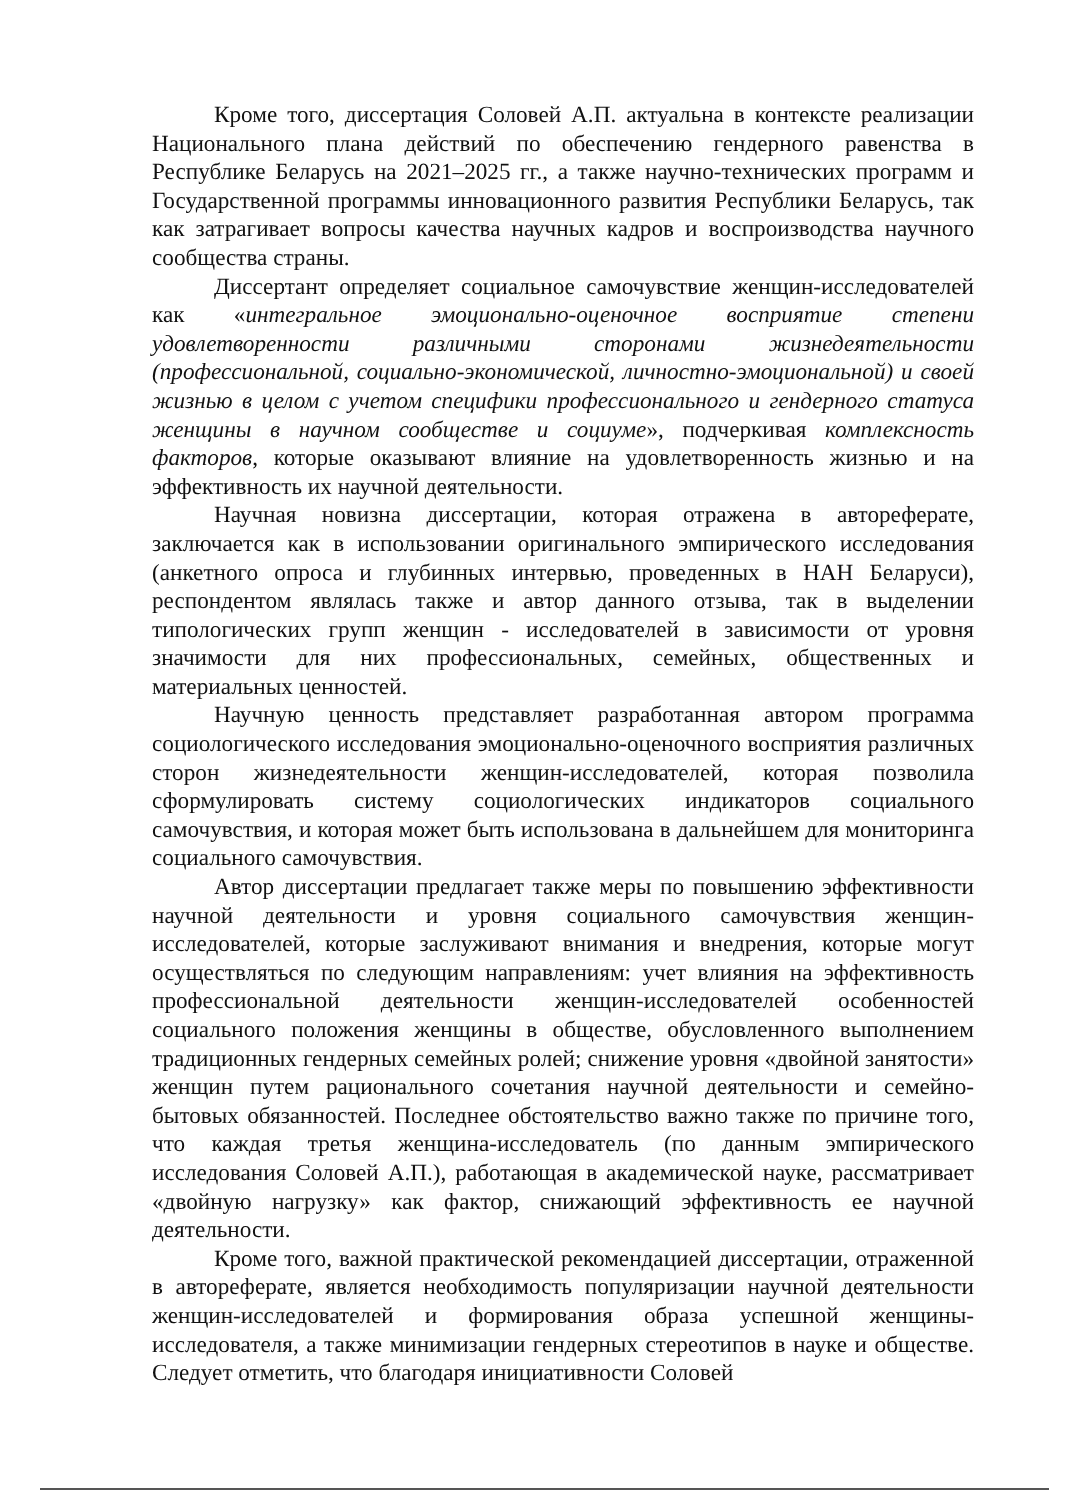Кроме того, диссертация Соловей А.П. актуальна в контексте реализации Национального плана действий по обеспечению гендерного равенства в Республике Беларусь на 2021–2025 гг., а также научно-технических программ и Государственной программы инновационного развития Республики Беларусь, так как затрагивает вопросы качества научных кадров и воспроизводства научного сообщества страны.
Диссертант определяет социальное самочувствие женщин-исследователей как «интегральное эмоционально-оценочное восприятие степени удовлетворенности различными сторонами жизнедеятельности (профессиональной, социально-экономической, личностно-эмоциональной) и своей жизнью в целом с учетом специфики профессионального и гендерного статуса женщины в научном сообществе и социуме», подчеркивая комплексность факторов, которые оказывают влияние на удовлетворенность жизнью и на эффективность их научной деятельности.
Научная новизна диссертации, которая отражена в автореферате, заключается как в использовании оригинального эмпирического исследования (анкетного опроса и глубинных интервью, проведенных в НАН Беларуси), респондентом являлась также и автор данного отзыва, так в выделении типологических групп женщин - исследователей в зависимости от уровня значимости для них профессиональных, семейных, общественных и материальных ценностей.
Научную ценность представляет разработанная автором программа социологического исследования эмоционально-оценочного восприятия различных сторон жизнедеятельности женщин-исследователей, которая позволила сформулировать систему социологических индикаторов социального самочувствия, и которая может быть использована в дальнейшем для мониторинга социального самочувствия.
Автор диссертации предлагает также меры по повышению эффективности научной деятельности и уровня социального самочувствия женщин-исследователей, которые заслуживают внимания и внедрения, которые могут осуществляться по следующим направлениям: учет влияния на эффективность профессиональной деятельности женщин-исследователей особенностей социального положения женщины в обществе, обусловленного выполнением традиционных гендерных семейных ролей; снижение уровня «двойной занятости» женщин путем рационального сочетания научной деятельности и семейно-бытовых обязанностей. Последнее обстоятельство важно также по причине того, что каждая третья женщина-исследователь (по данным эмпирического исследования Соловей А.П.), работающая в академической науке, рассматривает «двойную нагрузку» как фактор, снижающий эффективность ее научной деятельности.
Кроме того, важной практической рекомендацией диссертации, отраженной в автореферате, является необходимость популяризации научной деятельности женщин-исследователей и формирования образа успешной женщины-исследователя, а также минимизации гендерных стереотипов в науке и обществе. Следует отметить, что благодаря инициативности Соловей